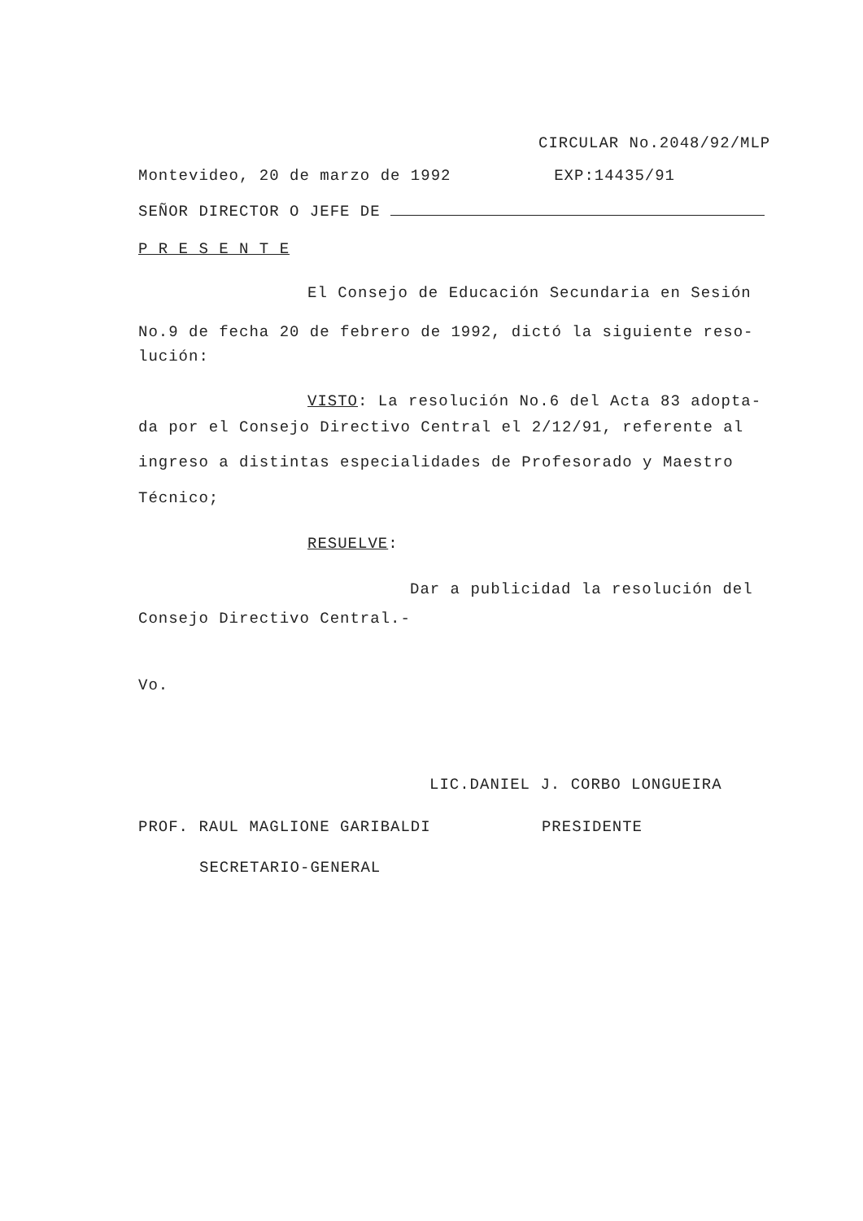CIRCULAR No.2048/92/MLP
Montevideo, 20 de marzo de 1992 EXP:14435/91
SEÑOR DIRECTOR O JEFE DE
P R E S E N T E
El Consejo de Educación Secundaria en Sesión
No.9 de fecha 20 de febrero de 1992, dictó la siguiente reso-lución:
VISTO: La resolución No.6 del Acta 83 adopta-
da por el Consejo Directivo Central el 2/12/91, referente al ingreso a distintas especialidades de Profesorado y Maestro Técnico;
RESUELVE:
Dar a publicidad la resolución del
Consejo Directivo Central.-
Vo.
LIC.DANIEL J. CORBO LONGUEIRA
PROF. RAUL MAGLIONE GARIBALDI PRESIDENTE
SECRETARIO-GENERAL